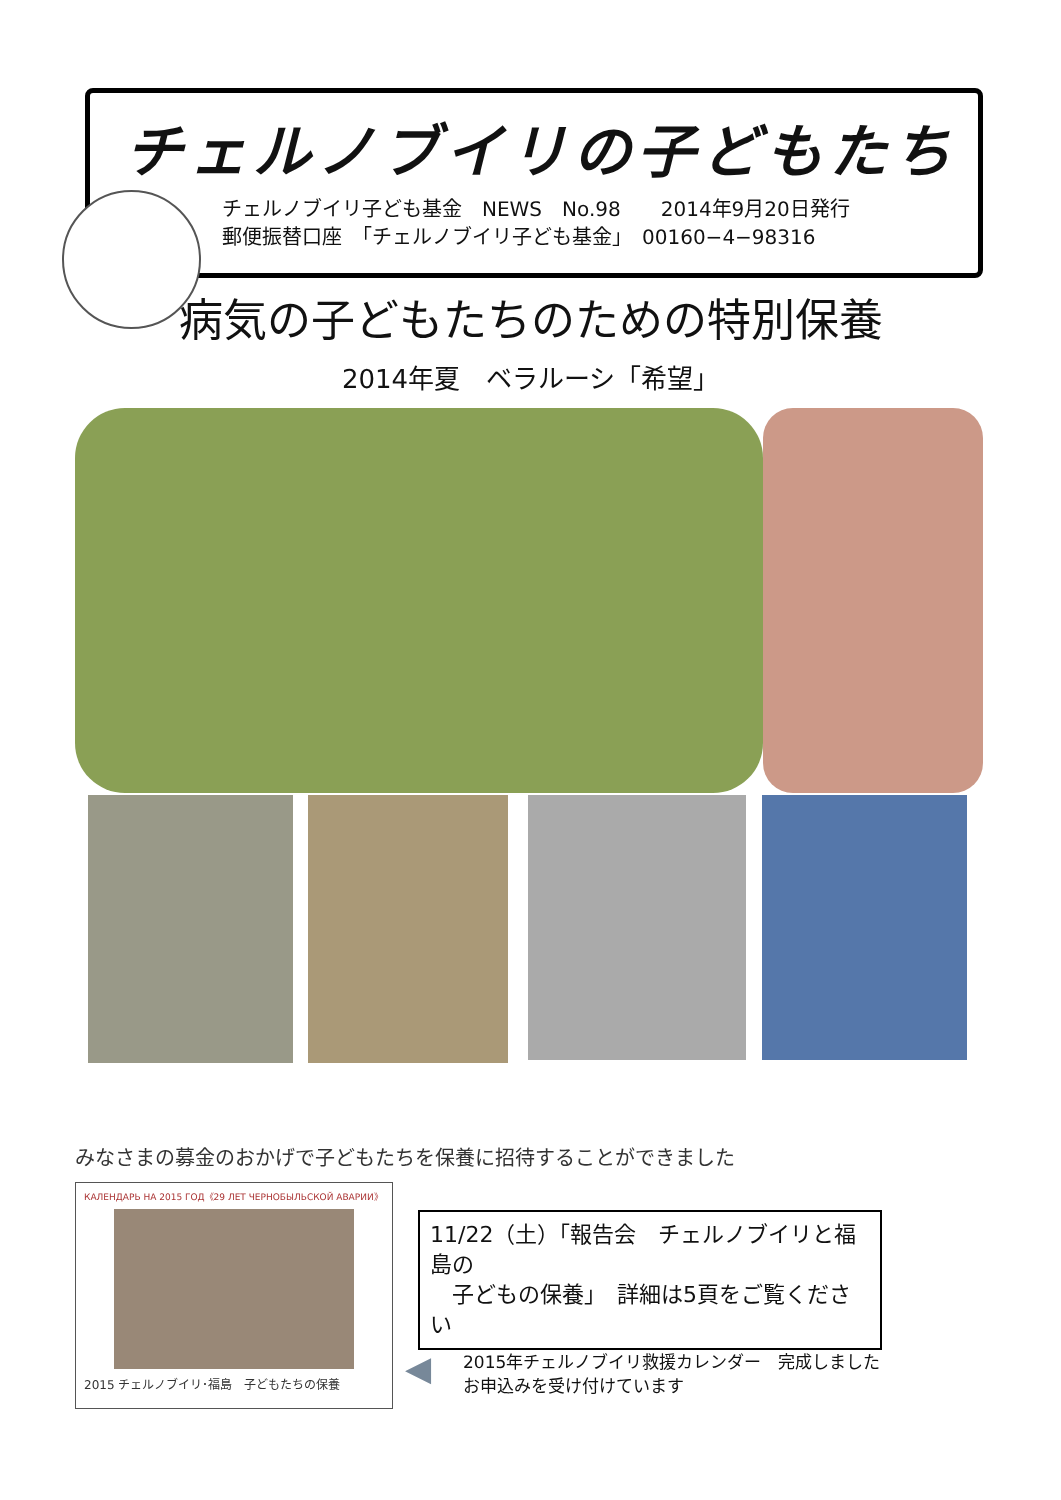チェルノブイリの子どもたち
チェルノブイリ子ども基金　NEWS　No.98　　2014年9月20日発行
郵便振替口座　「チェルノブイリ子ども基金」　00160−4−98316
病気の子どもたちのための特別保養
2014年夏　ベラルーシ「希望」
みなさまの募金のおかげで子どもたちを保養に招待することができました
КАЛЕНДАРЬ НА 2015 ГОД《29 ЛЕТ ЧЕРНОБЫЛЬСКОЙ АВАРИИ》
2015 チェルノブイリ･福島　子どもたちの保養
11/22（土）「報告会　チェルノブイリと福島の
　子どもの保養」　詳細は5頁をご覧ください
◀
2015年チェルノブイリ救援カレンダー　完成しました
お申込みを受け付けています